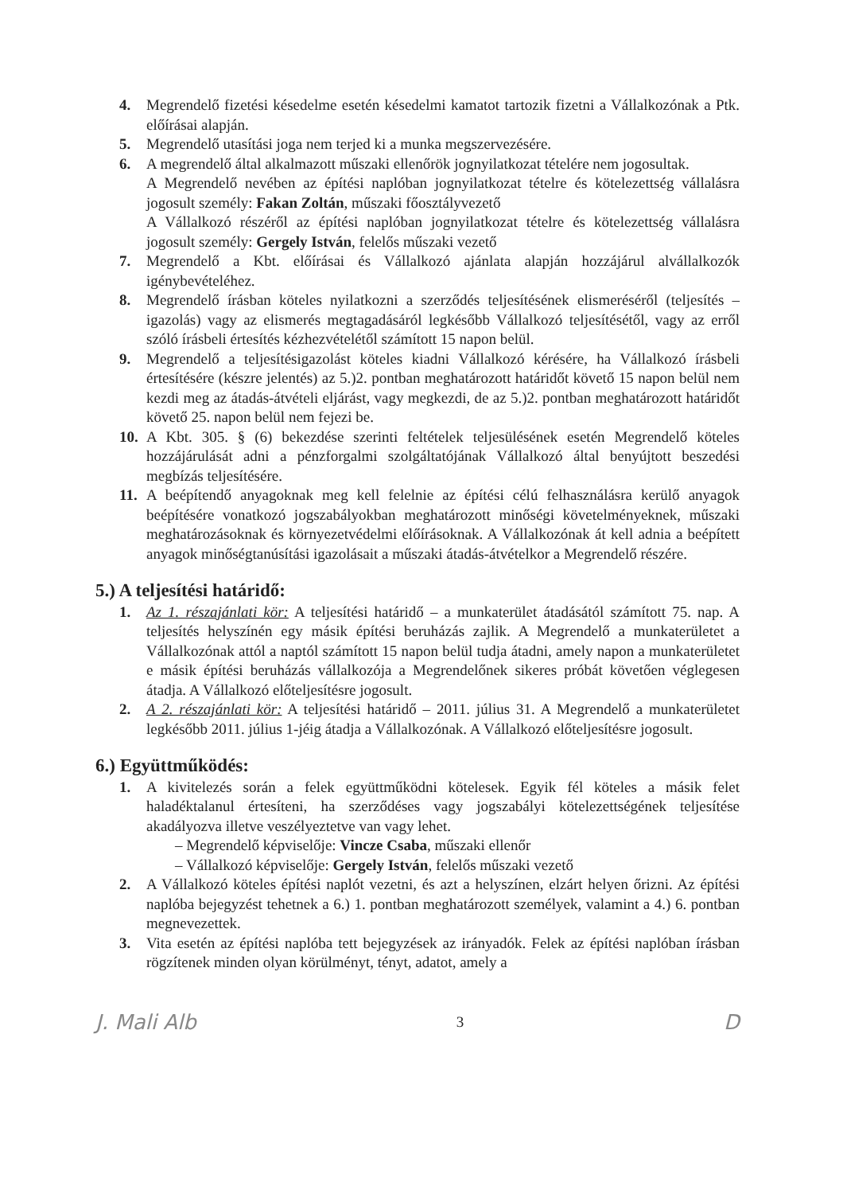4. Megrendelő fizetési késedelme esetén késedelmi kamatot tartozik fizetni a Vállalkozónak a Ptk. előírásai alapján.
5. Megrendelő utasítási joga nem terjed ki a munka megszervezésére.
6. A megrendelő által alkalmazott műszaki ellenőrök jognyilatkozat tételére nem jogosultak.
A Megrendelő nevében az építési naplóban jognyilatkozat tételre és kötelezettség vállalásra jogosult személy: Fakan Zoltán, műszaki főosztályvezető
A Vállalkozó részéről az építési naplóban jognyilatkozat tételre és kötelezettség vállalásra jogosult személy: Gergely István, felelős műszaki vezető
7. Megrendelő a Kbt. előírásai és Vállalkozó ajánlata alapján hozzájárul alvállalkozók igénybevételéhez.
8. Megrendelő írásban köteles nyilatkozni a szerződés teljesítésének elismeréséről (teljesítés – igazolás) vagy az elismerés megtagadásáról legkésőbb Vállalkozó teljesítésétől, vagy az erről szóló írásbeli értesítés kézhezvételétől számított 15 napon belül.
9. Megrendelő a teljesítésigazolást köteles kiadni Vállalkozó kérésére, ha Vállalkozó írásbeli értesítésére (készre jelentés) az 5.)2. pontban meghatározott határidőt követő 15 napon belül nem kezdi meg az átadás-átvételi eljárást, vagy megkezdi, de az 5.)2. pontban meghatározott határidőt követő 25. napon belül nem fejezi be.
10. A Kbt. 305. § (6) bekezdése szerinti feltételek teljesülésének esetén Megrendelő köteles hozzájárulását adni a pénzforgalmi szolgáltatójának Vállalkozó által benyújtott beszedési megbízás teljesítésére.
11. A beépítendő anyagoknak meg kell felelnie az építési célú felhasználásra kerülő anyagok beépítésére vonatkozó jogszabályokban meghatározott minőségi követelményeknek, műszaki meghatározásoknak és környezetvédelmi előírásoknak. A Vállalkozónak át kell adnia a beépített anyagok minőségtanúsítási igazolásait a műszaki átadás-átvételkor a Megrendelő részére.
5.) A teljesítési határidő:
1. Az 1. részajánlati kör: A teljesítési határidő – a munkaterület átadásától számított 75. nap. A teljesítés helyszínén egy másik építési beruházás zajlik. A Megrendelő a munkaterületet a Vállalkozónak attól a naptól számított 15 napon belül tudja átadni, amely napon a munkaterületet e másik építési beruházás vállalkozója a Megrendelőnek sikeres próbát követően véglegesen átadja. A Vállalkozó előteljesítésre jogosult.
2. A 2. részajánlati kör: A teljesítési határidő – 2011. július 31. A Megrendelő a munkaterületet legkésőbb 2011. július 1-jéig átadja a Vállalkozónak. A Vállalkozó előteljesítésre jogosult.
6.) Együttműködés:
1. A kivitelezés során a felek együttműködni kötelesek. Egyik fél köteles a másik felet haladéktalanul értesíteni, ha szerződéses vagy jogszabályi kötelezettségének teljesítése akadályozva illetve veszélyeztetve van vagy lehet.
– Megrendelő képviselője: Vincze Csaba, műszaki ellenőr
– Vállalkozó képviselője: Gergely István, felelős műszaki vezető
2. A Vállalkozó köteles építési naplót vezetni, és azt a helyszínen, elzárt helyen őrizni. Az építési naplóba bejegyzést tehetnek a 6.) 1. pontban meghatározott személyek, valamint a 4.) 6. pontban megnevezettek.
3. Vita esetén az építési naplóba tett bejegyzések az irányadók. Felek az építési naplóban írásban rögzítenek minden olyan körülményt, tényt, adatot, amely a
J. Mali Alb 3 D